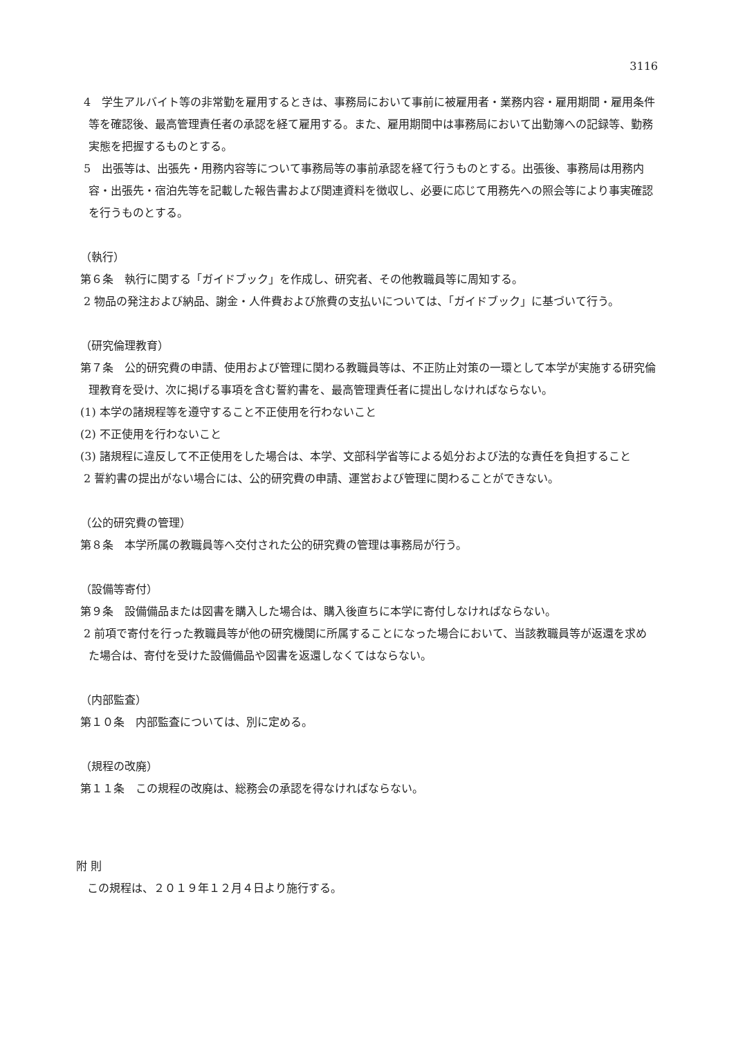3116
4　学生アルバイト等の非常勤を雇用するときは、事務局において事前に被雇用者・業務内容・雇用期間・雇用条件等を確認後、最高管理責任者の承認を経て雇用する。また、雇用期間中は事務局において出勤簿への記録等、勤務実態を把握するものとする。
5　出張等は、出張先・用務内容等について事務局等の事前承認を経て行うものとする。出張後、事務局は用務内容・出張先・宿泊先等を記載した報告書および関連資料を徴収し、必要に応じて用務先への照会等により事実確認を行うものとする。
（執行）
第６条　執行に関する「ガイドブック」を作成し、研究者、その他教職員等に周知する。
2 物品の発注および納品、謝金・人件費および旅費の支払いについては、「ガイドブック」に基づいて行う。
（研究倫理教育）
第７条　公的研究費の申請、使用および管理に関わる教職員等は、不正防止対策の一環として本学が実施する研究倫理教育を受け、次に掲げる事項を含む誓約書を、最高管理責任者に提出しなければならない。
(1) 本学の諸規程等を遵守すること不正使用を行わないこと
(2) 不正使用を行わないこと
(3) 諸規程に違反して不正使用をした場合は、本学、文部科学省等による処分および法的な責任を負担すること
2 誓約書の提出がない場合には、公的研究費の申請、運営および管理に関わることができない。
（公的研究費の管理）
第８条　本学所属の教職員等へ交付された公的研究費の管理は事務局が行う。
（設備等寄付）
第９条　設備備品または図書を購入した場合は、購入後直ちに本学に寄付しなければならない。
2 前項で寄付を行った教職員等が他の研究機関に所属することになった場合において、当該教職員等が返還を求めた場合は、寄付を受けた設備備品や図書を返還しなくてはならない。
（内部監査）
第１０条　内部監査については、別に定める。
（規程の改廃）
第１１条　この規程の改廃は、総務会の承認を得なければならない。
附 則
この規程は、２０１９年１２月４日より施行する。